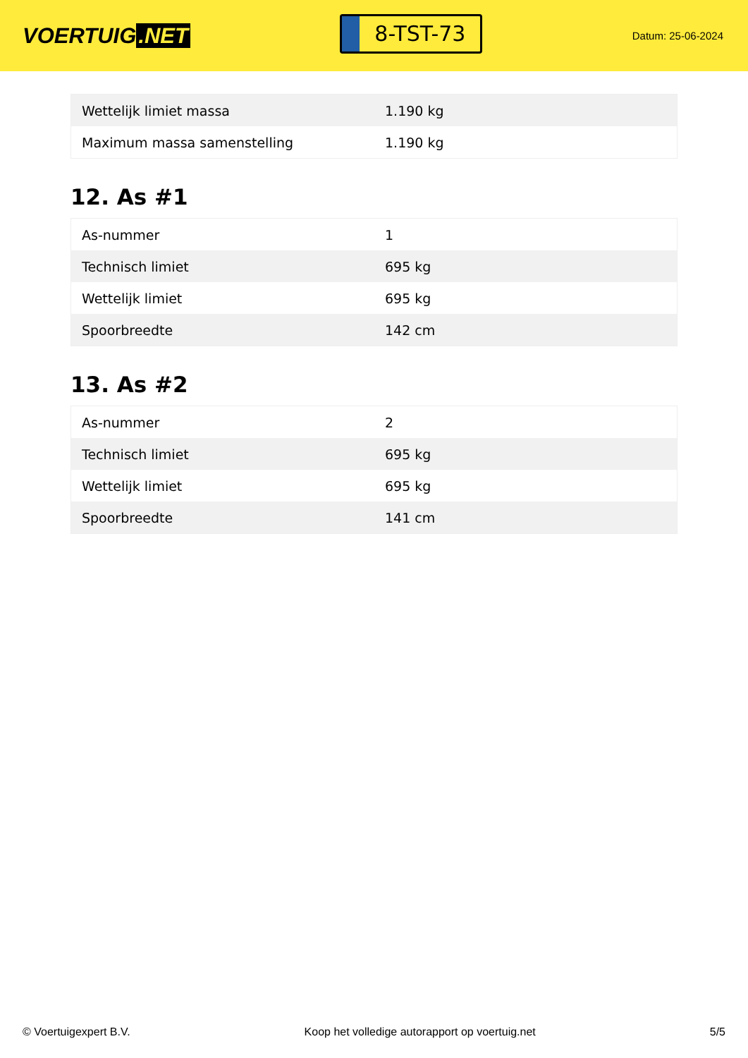VOERTUIG.NET
8-TST-73
Datum: 25-06-2024
| Wettelijk limiet massa | 1.190 kg |
| Maximum massa samenstelling | 1.190 kg |
12. As #1
| As-nummer | 1 |
| Technisch limiet | 695 kg |
| Wettelijk limiet | 695 kg |
| Spoorbreedte | 142 cm |
13. As #2
| As-nummer | 2 |
| Technisch limiet | 695 kg |
| Wettelijk limiet | 695 kg |
| Spoorbreedte | 141 cm |
© Voertuigexpert B.V. Koop het volledige autorapport op voertuig.net 5/5